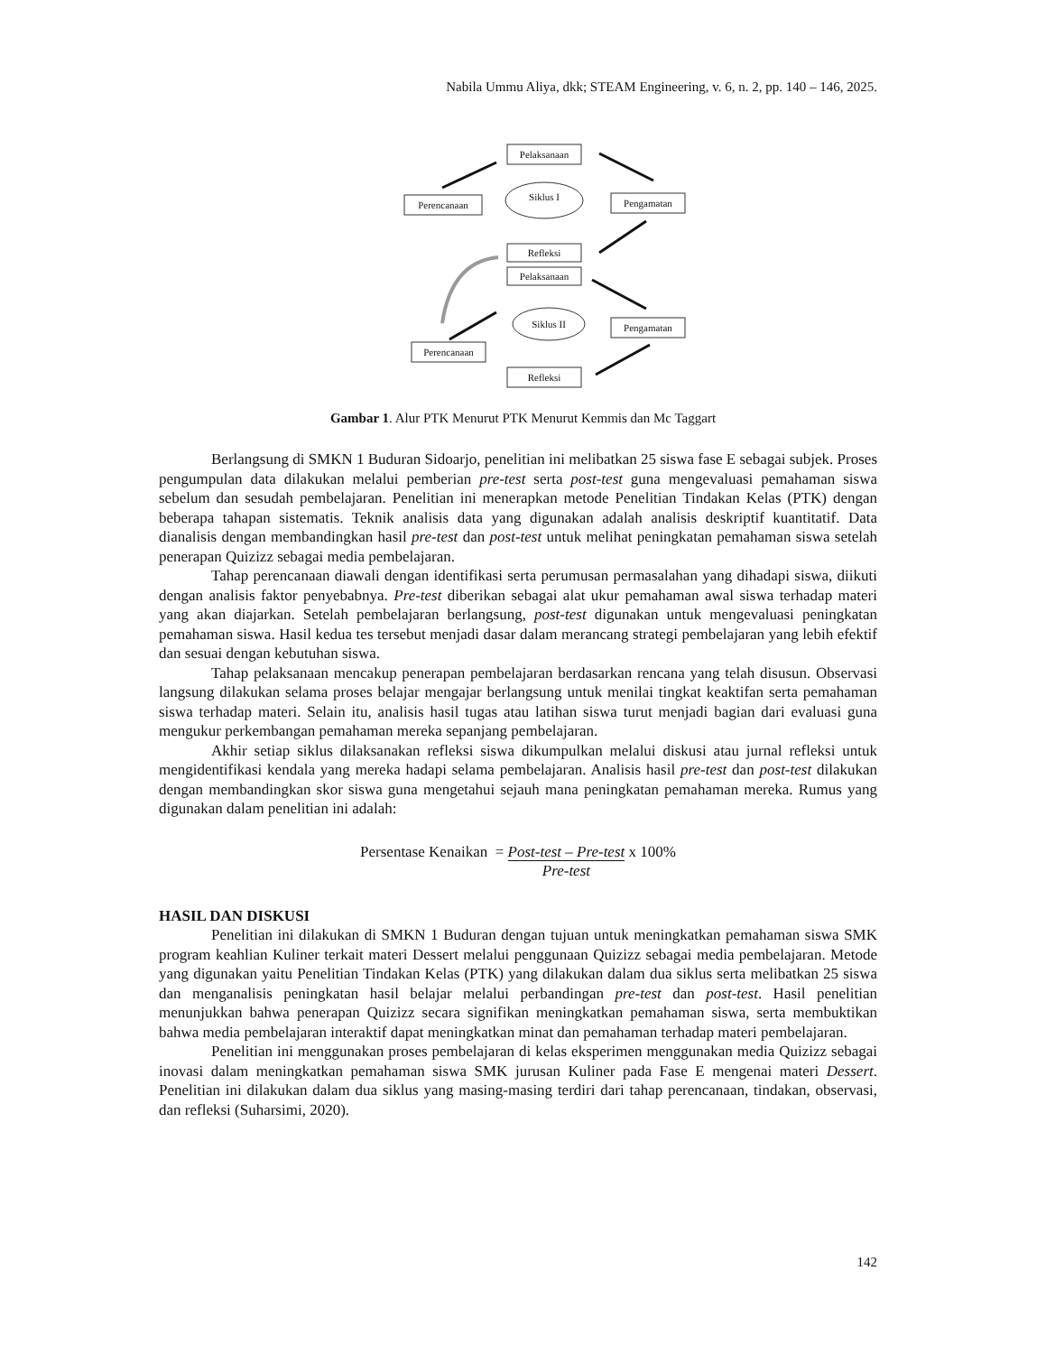Nabila Ummu Aliya, dkk; STEAM Engineering, v. 6, n. 2, pp. 140 – 146, 2025.
Pelaksanaan
Perencanaan
Siklus I
Pengamatan
Refleksi
Pelaksanaan
Siklus II
Pengamatan
Perencanaan
Refleksi
Gambar 1. Alur PTK Menurut PTK Menurut Kemmis dan Mc Taggart
Berlangsung di SMKN 1 Buduran Sidoarjo, penelitian ini melibatkan 25 siswa fase E sebagai subjek. Proses pengumpulan data dilakukan melalui pemberian pre-test serta post-test guna mengevaluasi pemahaman siswa sebelum dan sesudah pembelajaran. Penelitian ini menerapkan metode Penelitian Tindakan Kelas (PTK) dengan beberapa tahapan sistematis. Teknik analisis data yang digunakan adalah analisis deskriptif kuantitatif. Data dianalisis dengan membandingkan hasil pre-test dan post-test untuk melihat peningkatan pemahaman siswa setelah penerapan Quizizz sebagai media pembelajaran.
Tahap perencanaan diawali dengan identifikasi serta perumusan permasalahan yang dihadapi siswa, diikuti dengan analisis faktor penyebabnya. Pre-test diberikan sebagai alat ukur pemahaman awal siswa terhadap materi yang akan diajarkan. Setelah pembelajaran berlangsung, post-test digunakan untuk mengevaluasi peningkatan pemahaman siswa. Hasil kedua tes tersebut menjadi dasar dalam merancang strategi pembelajaran yang lebih efektif dan sesuai dengan kebutuhan siswa.
Tahap pelaksanaan mencakup penerapan pembelajaran berdasarkan rencana yang telah disusun. Observasi langsung dilakukan selama proses belajar mengajar berlangsung untuk menilai tingkat keaktifan serta pemahaman siswa terhadap materi. Selain itu, analisis hasil tugas atau latihan siswa turut menjadi bagian dari evaluasi guna mengukur perkembangan pemahaman mereka sepanjang pembelajaran.
Akhir setiap siklus dilaksanakan refleksi siswa dikumpulkan melalui diskusi atau jurnal refleksi untuk mengidentifikasi kendala yang mereka hadapi selama pembelajaran. Analisis hasil pre-test dan post-test dilakukan dengan membandingkan skor siswa guna mengetahui sejauh mana peningkatan pemahaman mereka. Rumus yang digunakan dalam penelitian ini adalah:
Persentase Kenaikan = Post-test – Pre-test
Pre-test x 100%
HASIL DAN DISKUSI
Penelitian ini dilakukan di SMKN 1 Buduran dengan tujuan untuk meningkatkan pemahaman siswa SMK program keahlian Kuliner terkait materi Dessert melalui penggunaan Quizizz sebagai media pembelajaran. Metode yang digunakan yaitu Penelitian Tindakan Kelas (PTK) yang dilakukan dalam dua siklus serta melibatkan 25 siswa dan menganalisis peningkatan hasil belajar melalui perbandingan pre-test dan post-test. Hasil penelitian menunjukkan bahwa penerapan Quizizz secara signifikan meningkatkan pemahaman siswa, serta membuktikan bahwa media pembelajaran interaktif dapat meningkatkan minat dan pemahaman terhadap materi pembelajaran.
Penelitian ini menggunakan proses pembelajaran di kelas eksperimen menggunakan media Quizizz sebagai inovasi dalam meningkatkan pemahaman siswa SMK jurusan Kuliner pada Fase E mengenai materi Dessert. Penelitian ini dilakukan dalam dua siklus yang masing-masing terdiri dari tahap perencanaan, tindakan, observasi, dan refleksi (Suharsimi, 2020).
142